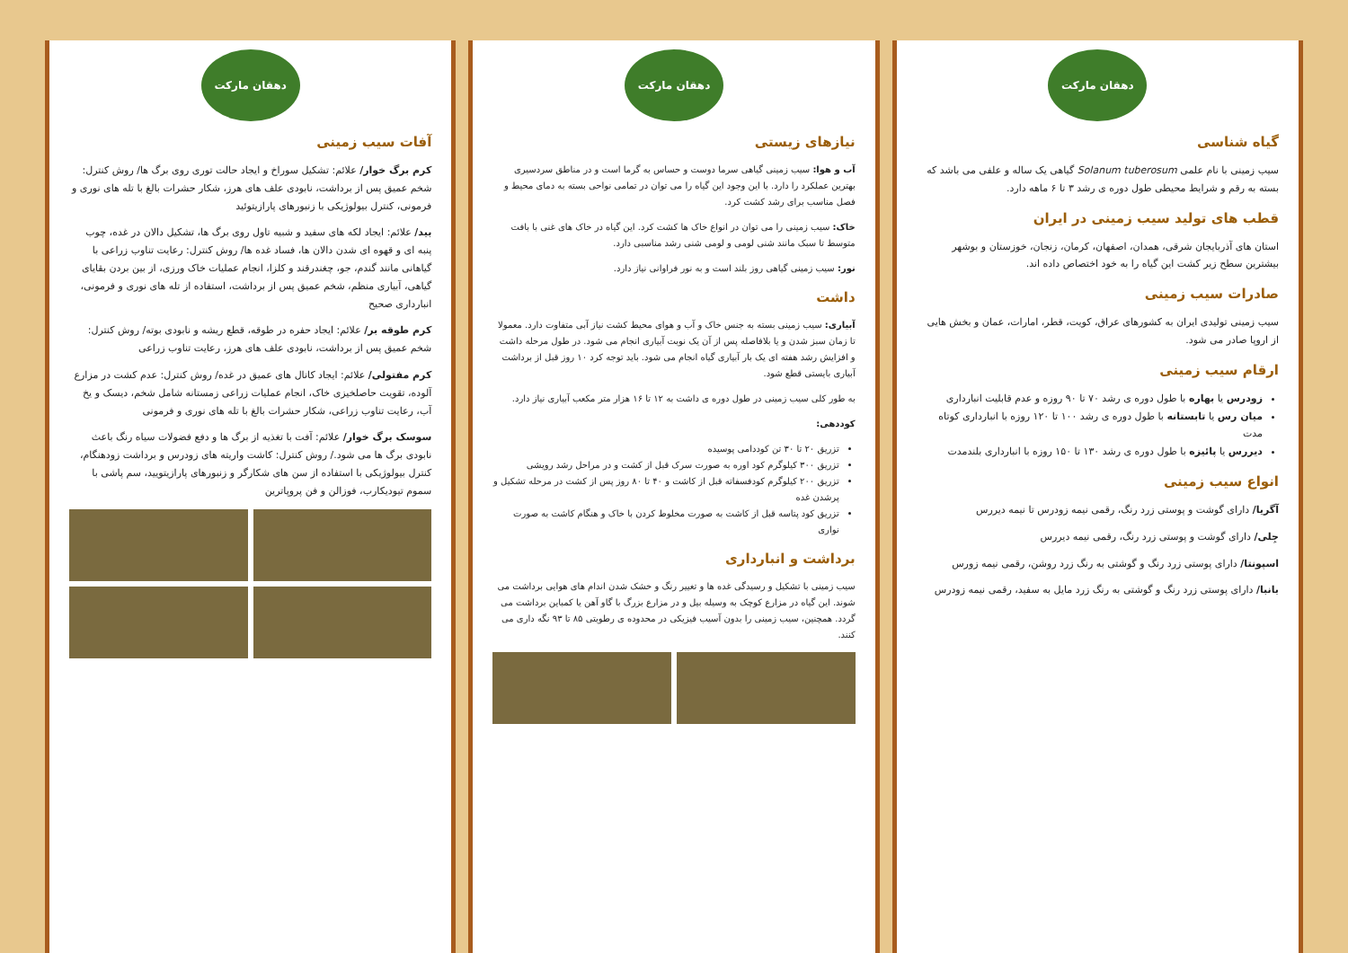دهقان مارکت
گیاه شناسی
سیب زمینی با نام علمی Solanum tuberosum گیاهی یک ساله و علفی می باشد که بسته به رقم و شرایط محیطی طول دوره ی رشد ۳ تا ۶ ماهه دارد.
قطب های تولید سیب زمینی در ایران
استان های آذربایجان شرقی، همدان، اصفهان، کرمان، زنجان، خوزستان و بوشهر بیشترین سطح زیر کشت این گیاه را به خود اختصاص داده اند.
صادرات سیب زمینی
سیب زمینی تولیدی ایران به کشورهای عراق، کویت، قطر، امارات، عمان و بخش هایی از اروپا صادر می شود.
ارقام سیب زمینی
زودرس یا بهاره با طول دوره ی رشد ۷۰ تا ۹۰ روزه و عدم قابلیت انبارداری
میان رس یا تابستانه با طول دوره ی رشد ۱۰۰ تا ۱۲۰ روزه با انبارداری کوتاه مدت
دیررس یا پائیزه با طول دوره ی رشد ۱۳۰ تا ۱۵۰ روزه با انبارداری بلندمدت
انواع سیب زمینی
آگریا/ دارای گوشت و پوستی زرد رنگ، رقمی نیمه زودرس تا نیمه دیررس
جِلی/ دارای گوشت و پوستی زرد رنگ، رقمی نیمه دیررس
اسپونتا/ دارای پوستی زرد رنگ و گوشتی به رنگ زرد روشن، رقمی نیمه زورس
بانبا/ دارای پوستی زرد رنگ و گوشتی به رنگ زرد مایل به سفید، رقمی نیمه زودرس
دهقان مارکت
نیازهای زیستی
آب و هوا: سیب زمینی گیاهی سرما دوست و حساس به گرما است و در مناطق سردسیری بهترین عملکرد را دارد. با این وجود این گیاه را می توان در تمامی نواحی بسته به دمای محیط و فصل مناسب برای رشد کشت کرد.
خاک: سیب زمینی را می توان در انواع خاک ها کشت کرد. این گیاه در خاک های غنی با بافت متوسط تا سبک مانند شنی لومی و لومی شنی رشد مناسبی دارد.
نور: سیب زمینی گیاهی روز بلند است و به نور فراوانی نیاز دارد.
داشت
آبیاری: سیب زمینی بسته به جنس خاک و آب و هوای محیط کشت نیاز آبی متفاوت دارد. معمولا تا زمان سبز شدن و یا بلافاصله پس از آن یک نوبت آبیاری انجام می شود. در طول مرحله داشت و افزایش رشد هفته ای یک بار آبیاری گیاه انجام می شود. باید توجه کرد ۱۰ روز قبل از برداشت آبیاری بایستی قطع شود.
به طور کلی سیب زمینی در طول دوره ی داشت به ۱۲ تا ۱۶ هزار متر مکعب آبیاری نیاز دارد.
کوددهی:
تزریق ۲۰ تا ۳۰ تن کوددامی پوسیده
تزریق ۳۰۰ کیلوگرم کود اوره به صورت سرک قبل از کشت و در مراحل رشد رویشی
تزریق ۲۰۰ کیلوگرم کودفسفاته قبل از کاشت و ۴۰ تا ۸۰ روز پس از کشت در مرحله تشکیل و پرشدن غده
تزریق کود پتاسه قبل از کاشت به صورت مخلوط کردن با خاک و هنگام کاشت به صورت نواری
برداشت و انبارداری
سیب زمینی با تشکیل و رسیدگی غده ها و تغییر رنگ و خشک شدن اندام های هوایی برداشت می شوند. این گیاه در مزارع کوچک به وسیله بیل و در مزارع بزرگ با گاو آهن یا کمباین برداشت می گردد. همچنین، سیب زمینی را بدون آسیب فیزیکی در محدوده ی رطوبتی ۸۵ تا ۹۳ نگه داری می کنند.
دهقان مارکت
آفات سیب زمینی
کرم برگ خوار/ علائم: تشکیل سوراخ و ایجاد حالت توری روی برگ ها/ روش کنترل: شخم عمیق پس از برداشت، نابودی علف های هرز، شکار حشرات بالغ با تله های نوری و فرمونی، کنترل بیولوژیکی با زنبورهای پارازیتوئید
بید/ علائم: ایجاد لکه های سفید و شبیه تاول روی برگ ها، تشکیل دالان در غده، چوب پنبه ای و قهوه ای شدن دالان ها، فساد غده ها/ روش کنترل: رعایت تناوب زراعی با گیاهانی مانند گندم، جو، چغندرقند و کلزا، انجام عملیات خاک ورزی، از بین بردن بقایای گیاهی، آبیاری منظم، شخم عمیق پس از برداشت، استفاده از تله های نوری و فرمونی، انبارداری صحیح
کرم طوقه بر/ علائم: ایجاد حفره در طوقه، قطع ریشه و نابودی بوته/ روش کنترل: شخم عمیق پس از برداشت، نابودی علف های هرز، رعایت تناوب زراعی
کرم مفتولی/ علائم: ایجاد کانال های عمیق در غده/ روش کنترل: عدم کشت در مزارع آلوده، تقویت حاصلخیزی خاک، انجام عملیات زراعی زمستانه شامل شخم، دیسک و یخ آب، رعایت تناوب زراعی، شکار حشرات بالغ با تله های نوری و فرمونی
سوسک برگ خوار/ علائم: آفت با تغذیه از برگ ها و دفع فضولات سیاه رنگ باعث نابودی برگ ها می شود./ روش کنترل: کاشت واریته های زودرس و برداشت زودهنگام، کنترل بیولوژیکی با استفاده از سن های شکارگر و زنبورهای پارازیتویید، سم پاشی با سموم تیودیکارب، فوزالن و فن پروپاترین